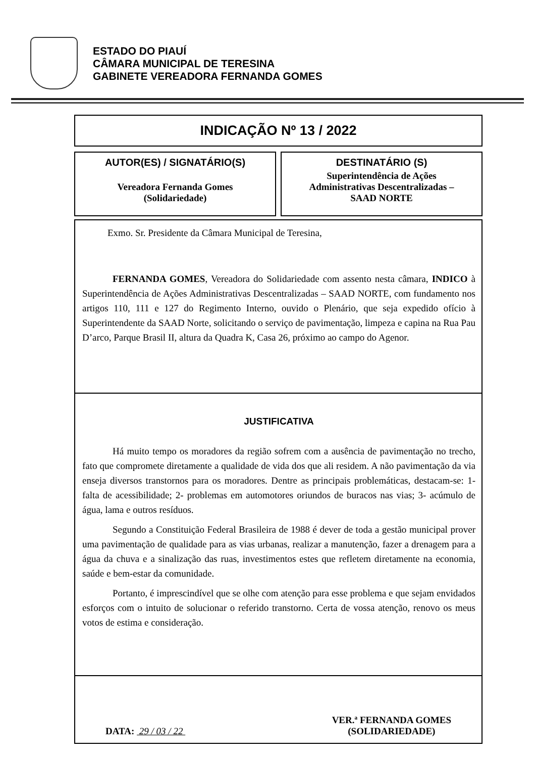ESTADO DO PIAUÍ
CÂMARA MUNICIPAL DE TERESINA
GABINETE VEREADORA FERNANDA GOMES
INDICAÇÃO Nº 13 / 2022
AUTOR(ES) / SIGNATÁRIO(S)
Vereadora Fernanda Gomes
(Solidariedade)
DESTINATÁRIO (S)
Superintendência de Ações
Administrativas Descentralizadas –
SAAD NORTE
Exmo. Sr. Presidente da Câmara Municipal de Teresina,
FERNANDA GOMES, Vereadora do Solidariedade com assento nesta câmara, INDICO à Superintendência de Ações Administrativas Descentralizadas – SAAD NORTE, com fundamento nos artigos 110, 111 e 127 do Regimento Interno, ouvido o Plenário, que seja expedido ofício à Superintendente da SAAD Norte, solicitando o serviço de pavimentação, limpeza e capina na Rua Pau D’arco, Parque Brasil II, altura da Quadra K, Casa 26, próximo ao campo do Agenor.
JUSTIFICATIVA
Há muito tempo os moradores da região sofrem com a ausência de pavimentação no trecho, fato que compromete diretamente a qualidade de vida dos que ali residem. A não pavimentação da via enseja diversos transtornos para os moradores. Dentre as principais problemáticas, destacam-se: 1- falta de acessibilidade; 2- problemas em automotores oriundos de buracos nas vias; 3- acúmulo de água, lama e outros resíduos.
Segundo a Constituição Federal Brasileira de 1988 é dever de toda a gestão municipal prover uma pavimentação de qualidade para as vias urbanas, realizar a manutenção, fazer a drenagem para a água da chuva e a sinalização das ruas, investimentos estes que refletem diretamente na economia, saúde e bem-estar da comunidade.
Portanto, é imprescindível que se olhe com atenção para esse problema e que sejam envidados esforços com o intuito de solucionar o referido transtorno. Certa de vossa atenção, renovo os meus votos de estima e consideração.
DATA: 29 / 03 / 22
VER.ª FERNANDA GOMES
(SOLIDARIEDADE)